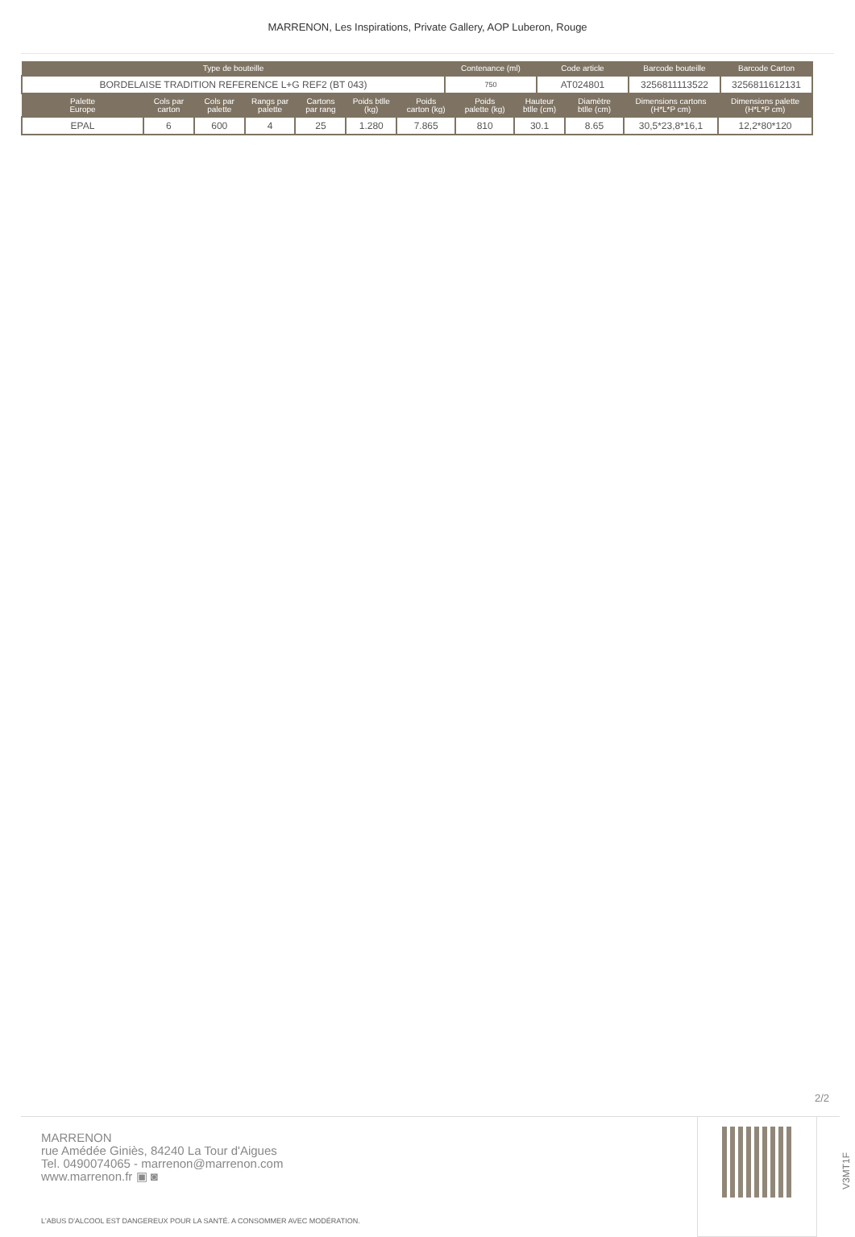MARRENON, Les Inspirations, Private Gallery, AOP Luberon, Rouge
| Type de bouteille | Contenance (ml) | Code article | Barcode bouteille | Barcode Carton |
| --- | --- | --- | --- | --- |
| BORDELAISE TRADITION REFERENCE L+G REF2 (BT 043) | 750 | AT024801 | 3256811113522 | 3256811612131 |
| Palette Europe | Cols par carton | Cols par palette | Rangs par palette | Cartons par rang | Poids btlle (kg) | Poids carton (kg) | Poids palette (kg) | Hauteur btlle (cm) | Diamètre btlle (cm) | Dimensions cartons (H*L*P cm) | Dimensions palette (H*L*P cm) |
| --- | --- | --- | --- | --- | --- | --- | --- | --- | --- | --- | --- |
| EPAL | 6 | 600 | 4 | 25 | 1.280 | 7.865 | 810 | 30.1 | 8.65 | 30,5*23,8*16,1 | 12,2*80*120 |
2/2
MARRENON
rue Amédée Giniès, 84240 La Tour d'Aigues
Tel. 0490074065 - marrenon@marrenon.com
www.marrenon.fr ▣ ◙
L'ABUS D'ALCOOL EST DANGEREUX POUR LA SANTÉ. A CONSOMMER AVEC MODÉRATION.
V3MT1F